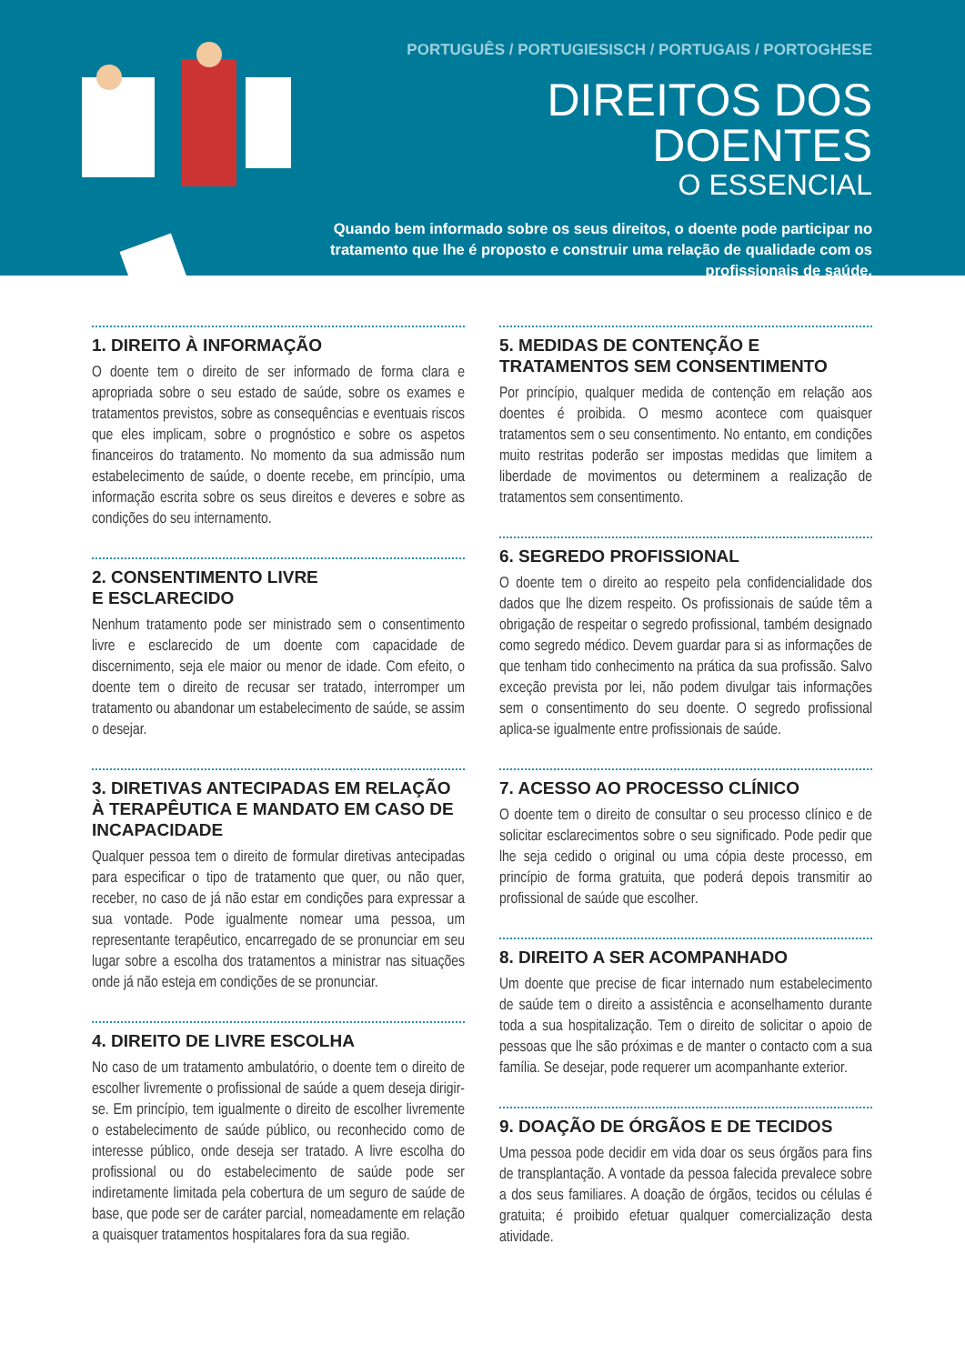PORTUGUÊS / PORTUGIESISCH / PORTUGAIS / PORTOGHESE
DIREITOS DOS DOENTES
O ESSENCIAL
Quando bem informado sobre os seus direitos, o doente pode participar no tratamento que lhe é proposto e construir uma relação de qualidade com os profissionais de saúde.
1. DIREITO À INFORMAÇÃO
O doente tem o direito de ser informado de forma clara e apropriada sobre o seu estado de saúde, sobre os exames e tratamentos previstos, sobre as consequências e eventuais riscos que eles implicam, sobre o prognóstico e sobre os aspetos financeiros do tratamento. No momento da sua admissão num estabelecimento de saúde, o doente recebe, em princípio, uma informação escrita sobre os seus direitos e deveres e sobre as condições do seu internamento.
2. CONSENTIMENTO LIVRE
E ESCLARECIDO
Nenhum tratamento pode ser ministrado sem o consentimento livre e esclarecido de um doente com capacidade de discernimento, seja ele maior ou menor de idade. Com efeito, o doente tem o direito de recusar ser tratado, interromper um tratamento ou abandonar um estabelecimento de saúde, se assim o desejar.
3. DIRETIVAS ANTECIPADAS EM RELAÇÃO À TERAPÊUTICA E MANDATO EM CASO DE INCAPACIDADE
Qualquer pessoa tem o direito de formular diretivas antecipadas para especificar o tipo de tratamento que quer, ou não quer, receber, no caso de já não estar em condições para expressar a sua vontade. Pode igualmente nomear uma pessoa, um representante terapêutico, encarregado de se pronunciar em seu lugar sobre a escolha dos tratamentos a ministrar nas situações onde já não esteja em condições de se pronunciar.
4. DIREITO DE LIVRE ESCOLHA
No caso de um tratamento ambulatório, o doente tem o direito de escolher livremente o profissional de saúde a quem deseja dirigir-se. Em princípio, tem igualmente o direito de escolher livremente o estabelecimento de saúde público, ou reconhecido como de interesse público, onde deseja ser tratado. A livre escolha do profissional ou do estabelecimento de saúde pode ser indiretamente limitada pela cobertura de um seguro de saúde de base, que pode ser de caráter parcial, nomeadamente em relação a quaisquer tratamentos hospitalares fora da sua região.
5. MEDIDAS DE CONTENÇÃO E TRATAMENTOS SEM CONSENTIMENTO
Por princípio, qualquer medida de contenção em relação aos doentes é proibida. O mesmo acontece com quaisquer tratamentos sem o seu consentimento. No entanto, em condições muito restritas poderão ser impostas medidas que limitem a liberdade de movimentos ou determinem a realização de tratamentos sem consentimento.
6. SEGREDO PROFISSIONAL
O doente tem o direito ao respeito pela confidencialidade dos dados que lhe dizem respeito. Os profissionais de saúde têm a obrigação de respeitar o segredo profissional, também designado como segredo médico. Devem guardar para si as informações de que tenham tido conhecimento na prática da sua profissão. Salvo exceção prevista por lei, não podem divulgar tais informações sem o consentimento do seu doente. O segredo profissional aplica-se igualmente entre profissionais de saúde.
7. ACESSO AO PROCESSO CLÍNICO
O doente tem o direito de consultar o seu processo clínico e de solicitar esclarecimentos sobre o seu significado. Pode pedir que lhe seja cedido o original ou uma cópia deste processo, em princípio de forma gratuita, que poderá depois transmitir ao profissional de saúde que escolher.
8. DIREITO A SER ACOMPANHADO
Um doente que precise de ficar internado num estabelecimento de saúde tem o direito a assistência e aconselhamento durante toda a sua hospitalização. Tem o direito de solicitar o apoio de pessoas que lhe são próximas e de manter o contacto com a sua família. Se desejar, pode requerer um acompanhante exterior.
9. DOAÇÃO DE ÓRGÃOS E DE TECIDOS
Uma pessoa pode decidir em vida doar os seus órgãos para fins de transplantação. A vontade da pessoa falecida prevalece sobre a dos seus familiares. A doação de órgãos, tecidos ou células é gratuita; é proibido efetuar qualquer comercialização desta atividade.